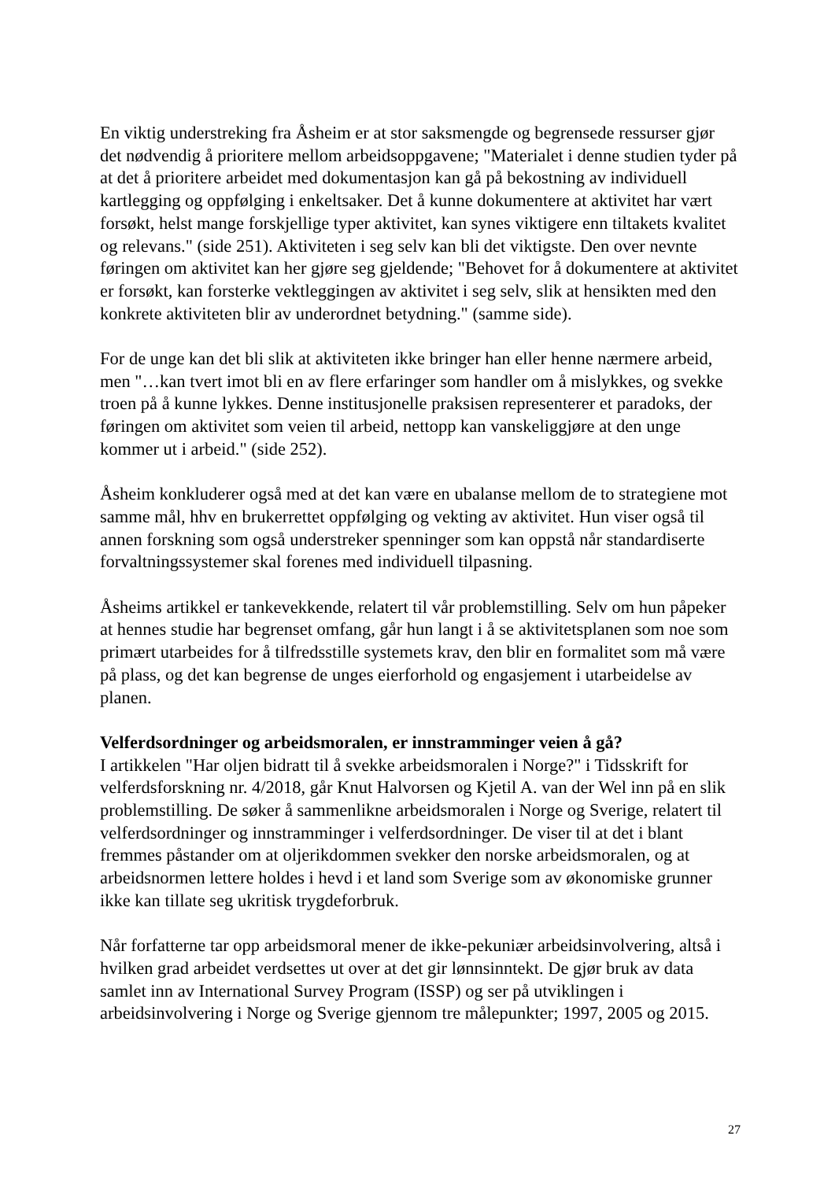En viktig understreking fra Åsheim er at stor saksmengde og begrensede ressurser gjør det nødvendig å prioritere mellom arbeidsoppgavene; "Materialet i denne studien tyder på at det å prioritere arbeidet med dokumentasjon kan gå på bekostning av individuell kartlegging og oppfølging i enkeltsaker. Det å kunne dokumentere at aktivitet har vært forsøkt, helst mange forskjellige typer aktivitet, kan synes viktigere enn tiltakets kvalitet og relevans." (side 251). Aktiviteten i seg selv kan bli det viktigste. Den over nevnte føringen om aktivitet kan her gjøre seg gjeldende; "Behovet for å dokumentere at aktivitet er forsøkt, kan forsterke vektleggingen av aktivitet i seg selv, slik at hensikten med den konkrete aktiviteten blir av underordnet betydning." (samme side).
For de unge kan det bli slik at aktiviteten ikke bringer han eller henne nærmere arbeid, men "…kan tvert imot bli en av flere erfaringer som handler om å mislykkes, og svekke troen på å kunne lykkes. Denne institusjonelle praksisen representerer et paradoks, der føringen om aktivitet som veien til arbeid, nettopp kan vanskeliggjøre at den unge kommer ut i arbeid." (side 252).
Åsheim konkluderer også med at det kan være en ubalanse mellom de to strategiene mot samme mål, hhv en brukerrettet oppfølging og vekting av aktivitet. Hun viser også til annen forskning som også understreker spenninger som kan oppstå når standardiserte forvaltningssystemer skal forenes med individuell tilpasning.
Åsheims artikkel er tankevekkende, relatert til vår problemstilling. Selv om hun påpeker at hennes studie har begrenset omfang, går hun langt i å se aktivitetsplanen som noe som primært utarbeides for å tilfredsstille systemets krav, den blir en formalitet som må være på plass, og det kan begrense de unges eierforhold og engasjement i utarbeidelse av planen.
Velferdsordninger og arbeidsmoralen, er innstramminger veien å gå?
I artikkelen "Har oljen bidratt til å svekke arbeidsmoralen i Norge?" i Tidsskrift for velferdsforskning nr. 4/2018, går Knut Halvorsen og Kjetil A. van der Wel inn på en slik problemstilling. De søker å sammenlikne arbeidsmoralen i Norge og Sverige, relatert til velferdsordninger og innstramminger i velferdsordninger. De viser til at det i blant fremmes påstander om at oljerikdommen svekker den norske arbeidsmoralen, og at arbeidsnormen lettere holdes i hevd i et land som Sverige som av økonomiske grunner ikke kan tillate seg ukritisk trygdeforbruk.
Når forfatterne tar opp arbeidsmoral mener de ikke-pekuniær arbeidsinvolvering, altså i hvilken grad arbeidet verdsettes ut over at det gir lønnsinntekt. De gjør bruk av data samlet inn av International Survey Program (ISSP) og ser på utviklingen i arbeidsinvolvering i Norge og Sverige gjennom tre målepunkter; 1997, 2005 og 2015.
27